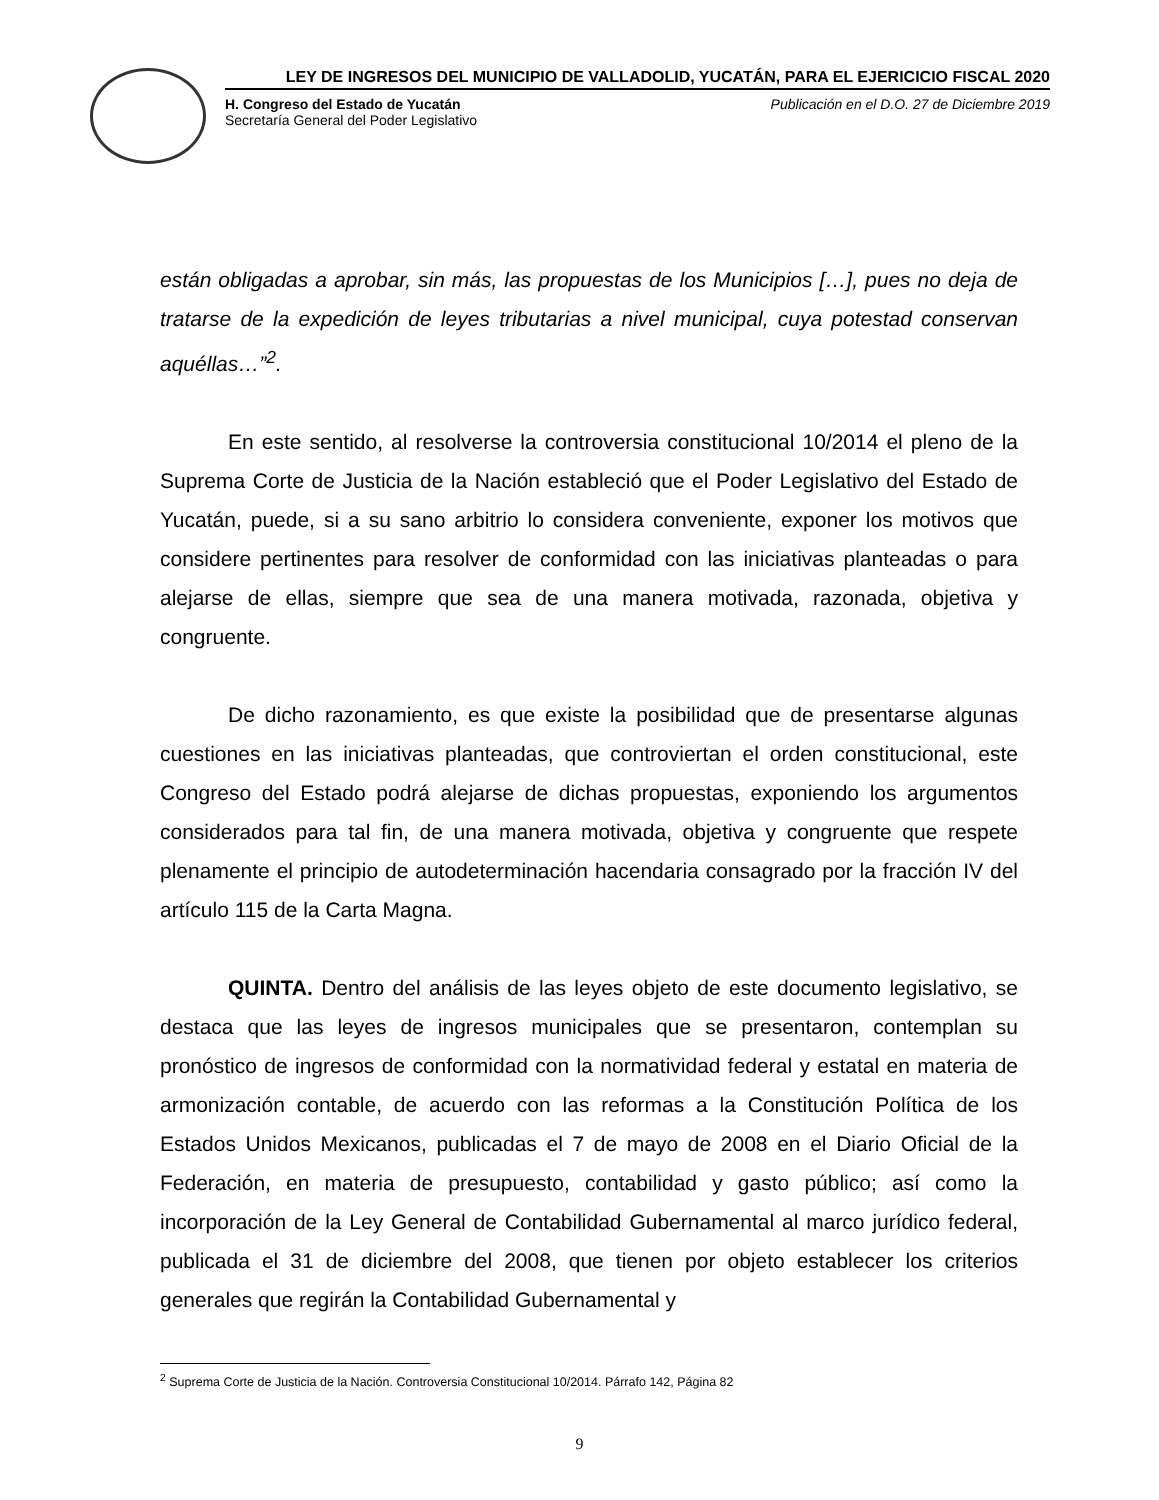LEY DE INGRESOS DEL MUNICIPIO DE VALLADOLID, YUCATÁN, PARA EL EJERICICIO FISCAL 2020
H. Congreso del Estado de Yucatán
Secretaría General del Poder Legislativo
Publicación en el D.O. 27 de Diciembre 2019
están obligadas a aprobar, sin más, las propuestas de los Municipios […], pues no deja de tratarse de la expedición de leyes tributarias a nivel municipal, cuya potestad conservan aquéllas…”<sup>2</sup>.
En este sentido, al resolverse la controversia constitucional 10/2014 el pleno de la Suprema Corte de Justicia de la Nación estableció que el Poder Legislativo del Estado de Yucatán, puede, si a su sano arbitrio lo considera conveniente, exponer los motivos que considere pertinentes para resolver de conformidad con las iniciativas planteadas o para alejarse de ellas, siempre que sea de una manera motivada, razonada, objetiva y congruente.
De dicho razonamiento, es que existe la posibilidad que de presentarse algunas cuestiones en las iniciativas planteadas, que controviertan el orden constitucional, este Congreso del Estado podrá alejarse de dichas propuestas, exponiendo los argumentos considerados para tal fin, de una manera motivada, objetiva y congruente que respete plenamente el principio de autodeterminación hacendaria consagrado por la fracción IV del artículo 115 de la Carta Magna.
QUINTA. Dentro del análisis de las leyes objeto de este documento legislativo, se destaca que las leyes de ingresos municipales que se presentaron, contemplan su pronóstico de ingresos de conformidad con la normatividad federal y estatal en materia de armonización contable, de acuerdo con las reformas a la Constitución Política de los Estados Unidos Mexicanos, publicadas el 7 de mayo de 2008 en el Diario Oficial de la Federación, en materia de presupuesto, contabilidad y gasto público; así como la incorporación de la Ley General de Contabilidad Gubernamental al marco jurídico federal, publicada el 31 de diciembre del 2008, que tienen por objeto establecer los criterios generales que regirán la Contabilidad Gubernamental y
<sup>2</sup> Suprema Corte de Justicia de la Nación. Controversia Constitucional 10/2014. Párrafo 142, Página 82
9